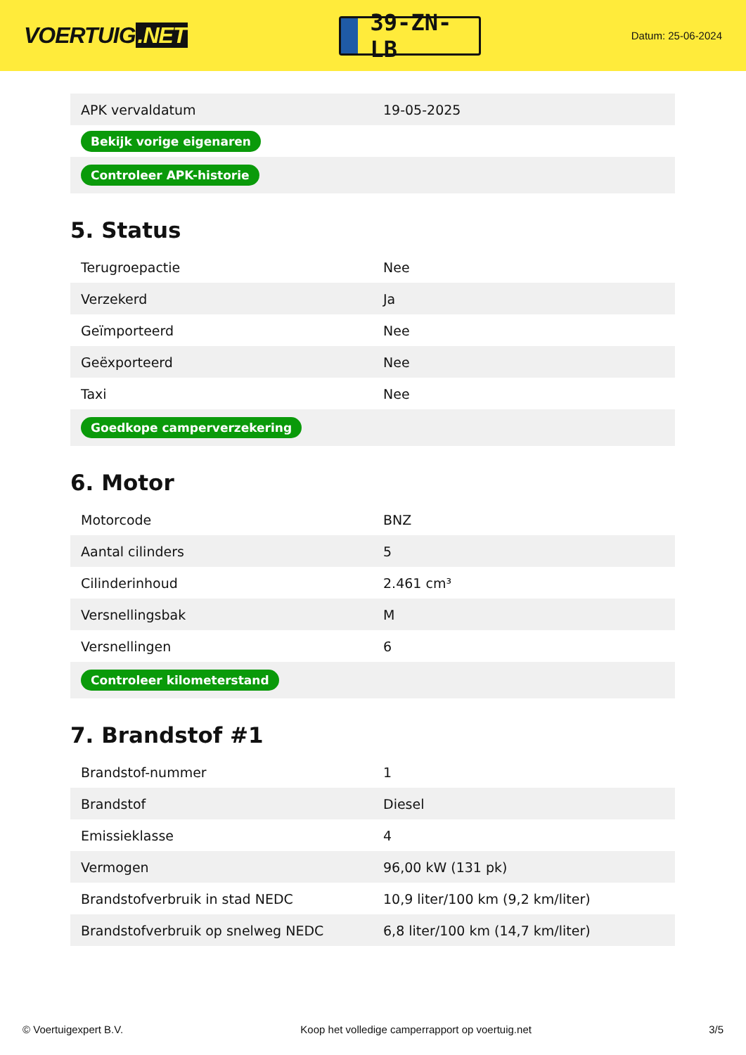VOERTUIG.NET
39-ZN-LB
Datum: 25-06-2024
| APK vervaldatum | 19-05-2025 |
| Bekijk vorige eigenaren | |
| Controleer APK-historie | |
5. Status
| Terugroepactie | Nee |
| Verzekerd | Ja |
| Geïmporteerd | Nee |
| Geëxporteerd | Nee |
| Taxi | Nee |
| Goedkope camperverzekering | |
6. Motor
| Motorcode | BNZ |
| Aantal cilinders | 5 |
| Cilinderinhoud | 2.461 cm³ |
| Versnellingsbak | M |
| Versnellingen | 6 |
| Controleer kilometerstand | |
7. Brandstof #1
| Brandstof-nummer | 1 |
| Brandstof | Diesel |
| Emissieklasse | 4 |
| Vermogen | 96,00 kW (131 pk) |
| Brandstofverbruik in stad NEDC | 10,9 liter/100 km (9,2 km/liter) |
| Brandstofverbruik op snelweg NEDC | 6,8 liter/100 km (14,7 km/liter) |
© Voertuigexpert B.V. Koop het volledige camperrapport op voertuig.net 3/5